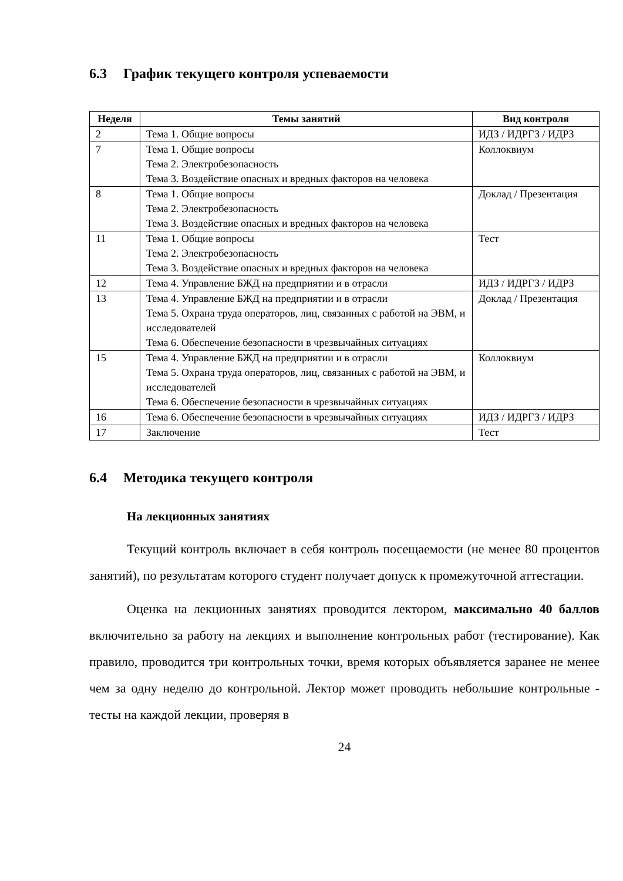6.3 График текущего контроля успеваемости
| Неделя | Темы занятий | Вид контроля |
| --- | --- | --- |
| 2 | Тема 1. Общие вопросы | ИДЗ / ИДРГЗ / ИДРЗ |
| 7 | Тема 1. Общие вопросы Тема 2. Электробезопасность Тема 3. Воздействие опасных и вредных факторов на человека | Коллоквиум |
| 8 | Тема 1. Общие вопросы Тема 2. Электробезопасность Тема 3. Воздействие опасных и вредных факторов на человека | Доклад / Презентация |
| 11 | Тема 1. Общие вопросы Тема 2. Электробезопасность Тема 3. Воздействие опасных и вредных факторов на человека | Тест |
| 12 | Тема 4. Управление БЖД на предприятии и в отрасли | ИДЗ / ИДРГЗ / ИДРЗ |
| 13 | Тема 4. Управление БЖД на предприятии и в отрасли Тема 5. Охрана труда операторов, лиц, связанных с работой на ЭВМ, и исследователей Тема 6. Обеспечение безопасности в чрезвычайных ситуациях | Доклад / Презентация |
| 15 | Тема 4. Управление БЖД на предприятии и в отрасли Тема 5. Охрана труда операторов, лиц, связанных с работой на ЭВМ, и исследователей Тема 6. Обеспечение безопасности в чрезвычайных ситуациях | Коллоквиум |
| 16 | Тема 6. Обеспечение безопасности в чрезвычайных ситуациях | ИДЗ / ИДРГЗ / ИДРЗ |
| 17 | Заключение | Тест |
6.4 Методика текущего контроля
На лекционных занятиях
Текущий контроль включает в себя контроль посещаемости (не менее 80 процентов занятий), по результатам которого студент получает допуск к промежуточной аттестации.
Оценка на лекционных занятиях проводится лектором, максимально 40 баллов включительно за работу на лекциях и выполнение контрольных работ (тестирование). Как правило, проводится три контрольных точки, время которых объявляется заранее не менее чем за одну неделю до контрольной. Лектор может проводить небольшие контрольные - тесты на каждой лекции, проверяя в
24